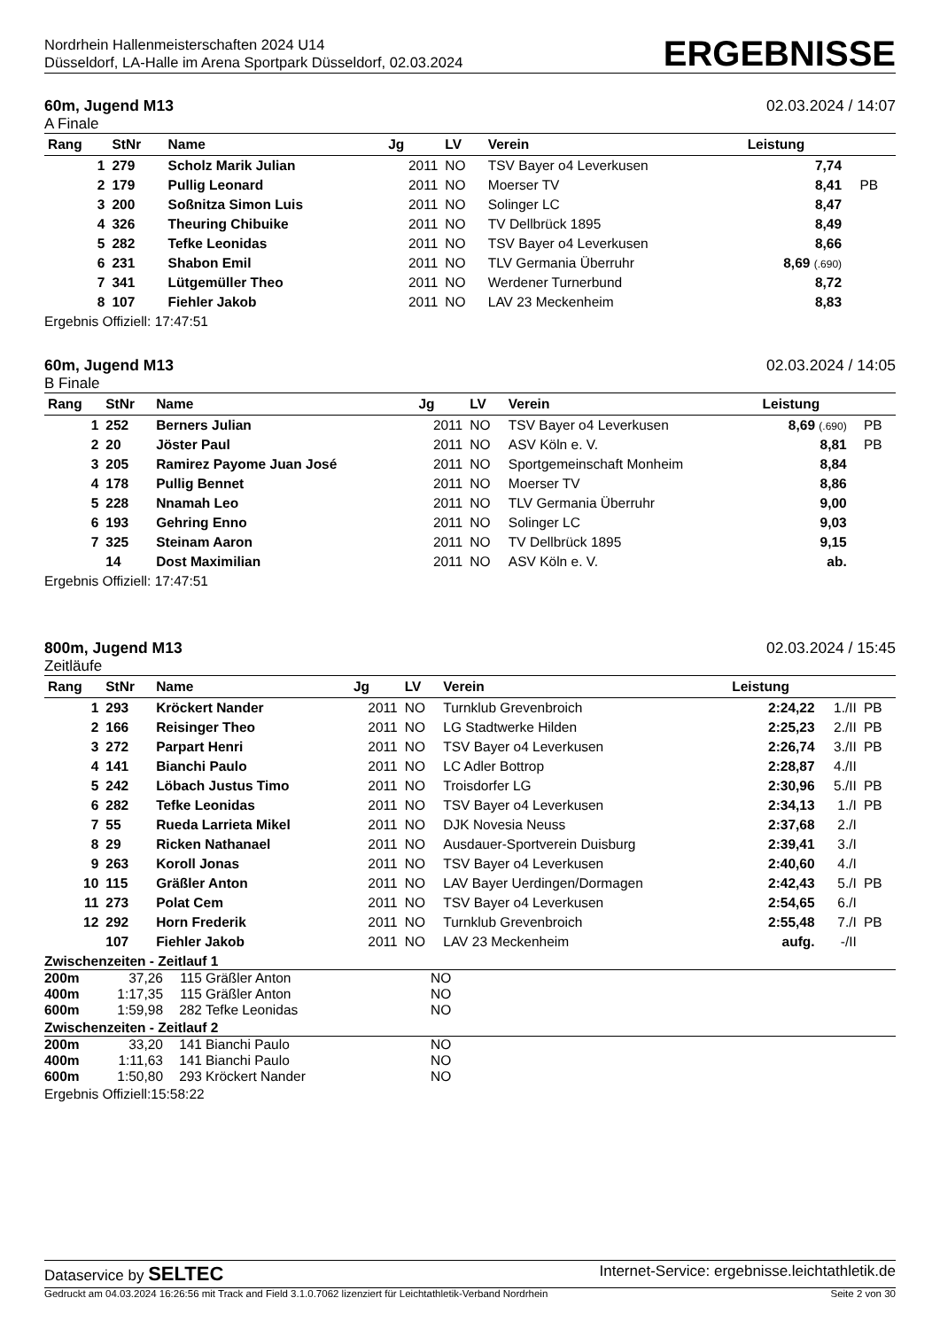Nordrhein Hallenmeisterschaften 2024 U14
Düsseldorf, LA-Halle im Arena Sportpark Düsseldorf, 02.03.2024
ERGEBNISSE
60m, Jugend M13 02.03.2024 / 14:07
A Finale
| Rang | StNr | Name | Jg | LV | Verein | Leistung | | |
| --- | --- | --- | --- | --- | --- | --- | --- | --- |
| 1 | 279 | Scholz Marik Julian | 2011 | NO | TSV Bayer o4 Leverkusen | 7,74 | | |
| 2 | 179 | Pullig Leonard | 2011 | NO | Moerser TV | 8,41 | | PB |
| 3 | 200 | Soßnitza Simon Luis | 2011 | NO | Solinger LC | 8,47 | | |
| 4 | 326 | Theuring Chibuike | 2011 | NO | TV Dellbrück 1895 | 8,49 | | |
| 5 | 282 | Tefke Leonidas | 2011 | NO | TSV Bayer o4 Leverkusen | 8,66 | | |
| 6 | 231 | Shabon Emil | 2011 | NO | TLV Germania Überruhr | 8,69 (.690) | | |
| 7 | 341 | Lütgemüller Theo | 2011 | NO | Werdener Turnerbund | 8,72 | | |
| 8 | 107 | Fiehler Jakob | 2011 | NO | LAV 23 Meckenheim | 8,83 | | |
Ergebnis Offiziell: 17:47:51
60m, Jugend M13 02.03.2024 / 14:05
B Finale
| Rang | StNr | Name | Jg | LV | Verein | Leistung | | |
| --- | --- | --- | --- | --- | --- | --- | --- | --- |
| 1 | 252 | Berners Julian | 2011 | NO | TSV Bayer o4 Leverkusen | 8,69 (.690) | | PB |
| 2 | 20 | Jöster Paul | 2011 | NO | ASV Köln e. V. | 8,81 | | PB |
| 3 | 205 | Ramirez Payome Juan José | 2011 | NO | Sportgemeinschaft Monheim | 8,84 | | |
| 4 | 178 | Pullig Bennet | 2011 | NO | Moerser TV | 8,86 | | |
| 5 | 228 | Nnamah Leo | 2011 | NO | TLV Germania Überruhr | 9,00 | | |
| 6 | 193 | Gehring Enno | 2011 | NO | Solinger LC | 9,03 | | |
| 7 | 325 | Steinam Aaron | 2011 | NO | TV Dellbrück 1895 | 9,15 | | |
| | 14 | Dost Maximilian | 2011 | NO | ASV Köln e. V. | ab. | | |
Ergebnis Offiziell: 17:47:51
800m, Jugend M13 02.03.2024 / 15:45
Zeitläufe
| Rang | StNr | Name | Jg | LV | Verein | Leistung | | |
| --- | --- | --- | --- | --- | --- | --- | --- | --- |
| 1 | 293 | Kröckert Nander | 2011 | NO | Turnklub Grevenbroich | 2:24,22 | 1./II | PB |
| 2 | 166 | Reisinger Theo | 2011 | NO | LG Stadtwerke Hilden | 2:25,23 | 2./II | PB |
| 3 | 272 | Parpart Henri | 2011 | NO | TSV Bayer o4 Leverkusen | 2:26,74 | 3./II | PB |
| 4 | 141 | Bianchi Paulo | 2011 | NO | LC Adler Bottrop | 2:28,87 | 4./II | |
| 5 | 242 | Löbach Justus Timo | 2011 | NO | Troisdorfer LG | 2:30,96 | 5./II | PB |
| 6 | 282 | Tefke Leonidas | 2011 | NO | TSV Bayer o4 Leverkusen | 2:34,13 | 1./I | PB |
| 7 | 55 | Rueda Larrieta Mikel | 2011 | NO | DJK Novesia Neuss | 2:37,68 | 2./I | |
| 8 | 29 | Ricken Nathanael | 2011 | NO | Ausdauer-Sportverein Duisburg | 2:39,41 | 3./I | |
| 9 | 263 | Koroll Jonas | 2011 | NO | TSV Bayer o4 Leverkusen | 2:40,60 | 4./I | |
| 10 | 115 | Gräßler Anton | 2011 | NO | LAV Bayer Uerdingen/Dormagen | 2:42,43 | 5./I | PB |
| 11 | 273 | Polat Cem | 2011 | NO | TSV Bayer o4 Leverkusen | 2:54,65 | 6./I | |
| 12 | 292 | Horn Frederik | 2011 | NO | Turnklub Grevenbroich | 2:55,48 | 7./I | PB |
| | 107 | Fiehler Jakob | 2011 | NO | LAV 23 Meckenheim | aufg. | -/II | |
Zwischenzeiten - Zeitlauf 1
| 200m | 37,26 | 115 | Gräßler Anton | NO |
| 400m | 1:17,35 | 115 | Gräßler Anton | NO |
| 600m | 1:59,98 | 282 | Tefke Leonidas | NO |
Zwischenzeiten - Zeitlauf 2
| 200m | 33,20 | 141 | Bianchi Paulo | NO |
| 400m | 1:11,63 | 141 | Bianchi Paulo | NO |
| 600m | 1:50,80 | 293 | Kröckert Nander | NO |
Ergebnis Offiziell:15:58:22
Dataservice by SELTEC Internet-Service: ergebnisse.leichtathletik.de
Gedruckt am 04.03.2024 16:26:56 mit Track and Field 3.1.0.7062 lizenziert für Leichtathletik-Verband Nordrhein Seite 2 von 30